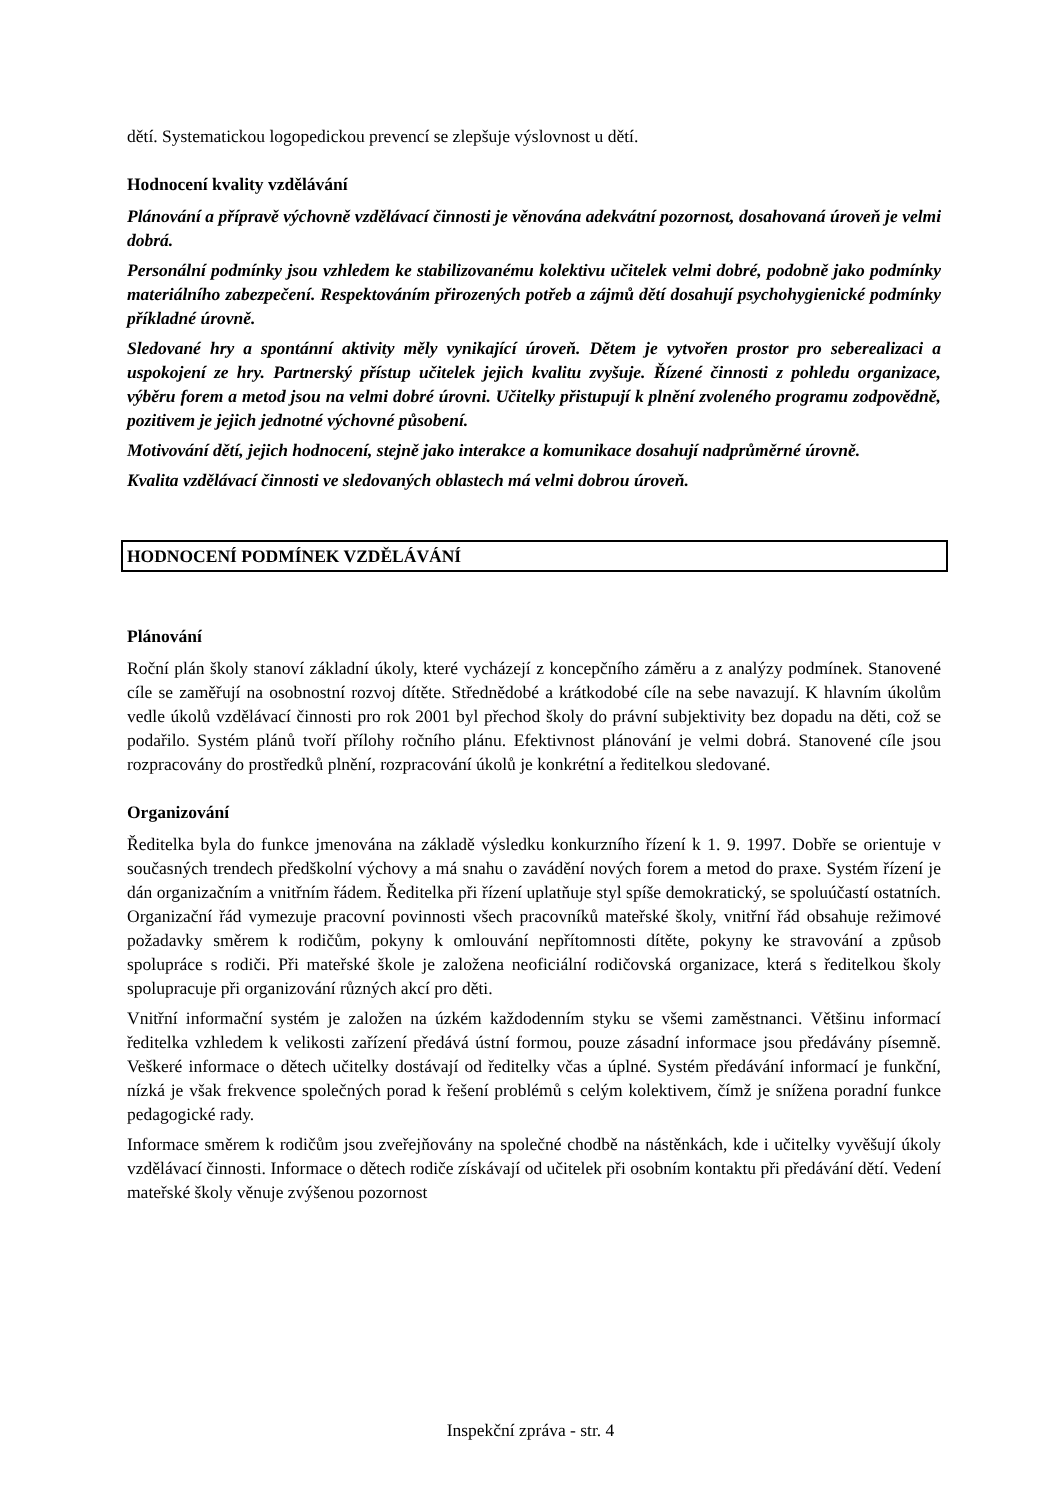dětí. Systematickou logopedickou prevencí se zlepšuje výslovnost u dětí.
Hodnocení kvality vzdělávání
Plánování a přípravě výchovně vzdělávací činnosti je věnována adekvátní pozornost, dosahovaná úroveň je velmi dobrá.
Personální podmínky jsou vzhledem ke stabilizovanému kolektivu učitelek velmi dobré, podobně jako podmínky materiálního zabezpečení. Respektováním přirozených potřeb a zájmů dětí dosahují psychohygienické podmínky příkladné úrovně.
Sledované hry a spontánní aktivity měly vynikající úroveň. Dětem je vytvořen prostor pro seberealizaci a uspokojení ze hry. Partnerský přístup učitelek jejich kvalitu zvyšuje. Řízené činnosti z pohledu organizace, výběru forem a metod jsou na velmi dobré úrovni. Učitelky přistupují k plnění zvoleného programu zodpovědně, pozitivem je jejich jednotné výchovné působení.
Motivování dětí, jejich hodnocení, stejně jako interakce a komunikace dosahují nadprůměrné úrovně.
Kvalita vzdělávací činnosti ve sledovaných oblastech má velmi dobrou úroveň.
HODNOCENÍ PODMÍNEK VZDĚLÁVÁNÍ
Plánování
Roční plán školy stanoví základní úkoly, které vycházejí z koncepčního záměru a z analýzy podmínek. Stanovené cíle se zaměřují na osobnostní rozvoj dítěte. Střednědobé a krátkodobé cíle na sebe navazují. K hlavním úkolům vedle úkolů vzdělávací činnosti pro rok 2001 byl přechod školy do právní subjektivity bez dopadu na děti, což se podařilo. Systém plánů tvoří přílohy ročního plánu. Efektivnost plánování je velmi dobrá. Stanovené cíle jsou rozpracovány do prostředků plnění, rozpracování úkolů je konkrétní a ředitelkou sledované.
Organizování
Ředitelka byla do funkce jmenována na základě výsledku konkurzního řízení k 1. 9. 1997. Dobře se orientuje v současných trendech předškolní výchovy a má snahu o zavádění nových forem a metod do praxe. Systém řízení je dán organizačním a vnitřním řádem. Ředitelka při řízení uplatňuje styl spíše demokratický, se spoluúčastí ostatních. Organizační řád vymezuje pracovní povinnosti všech pracovníků mateřské školy, vnitřní řád obsahuje režimové požadavky směrem k rodičům, pokyny k omlouvání nepřítomnosti dítěte, pokyny ke stravování a způsob spolupráce s rodiči. Při mateřské škole je založena neoficiální rodičovská organizace, která s ředitelkou školy spolupracuje při organizování různých akcí pro děti.
Vnitřní informační systém je založen na úzkém každodenním styku se všemi zaměstnanci. Většinu informací ředitelka vzhledem k velikosti zařízení předává ústní formou, pouze zásadní informace jsou předávány písemně. Veškeré informace o dětech učitelky dostávají od ředitelky včas a úplné. Systém předávání informací je funkční, nízká je však frekvence společných porad k řešení problémů s celým kolektivem, čímž je snížena poradní funkce pedagogické rady.
Informace směrem k rodičům jsou zveřejňovány na společné chodbě na nástěnkách, kde i učitelky vyvěšují úkoly vzdělávací činnosti. Informace o dětech rodiče získávají od učitelek při osobním kontaktu při předávání dětí. Vedení mateřské školy věnuje zvýšenou pozornost
Inspekční zpráva - str. 4